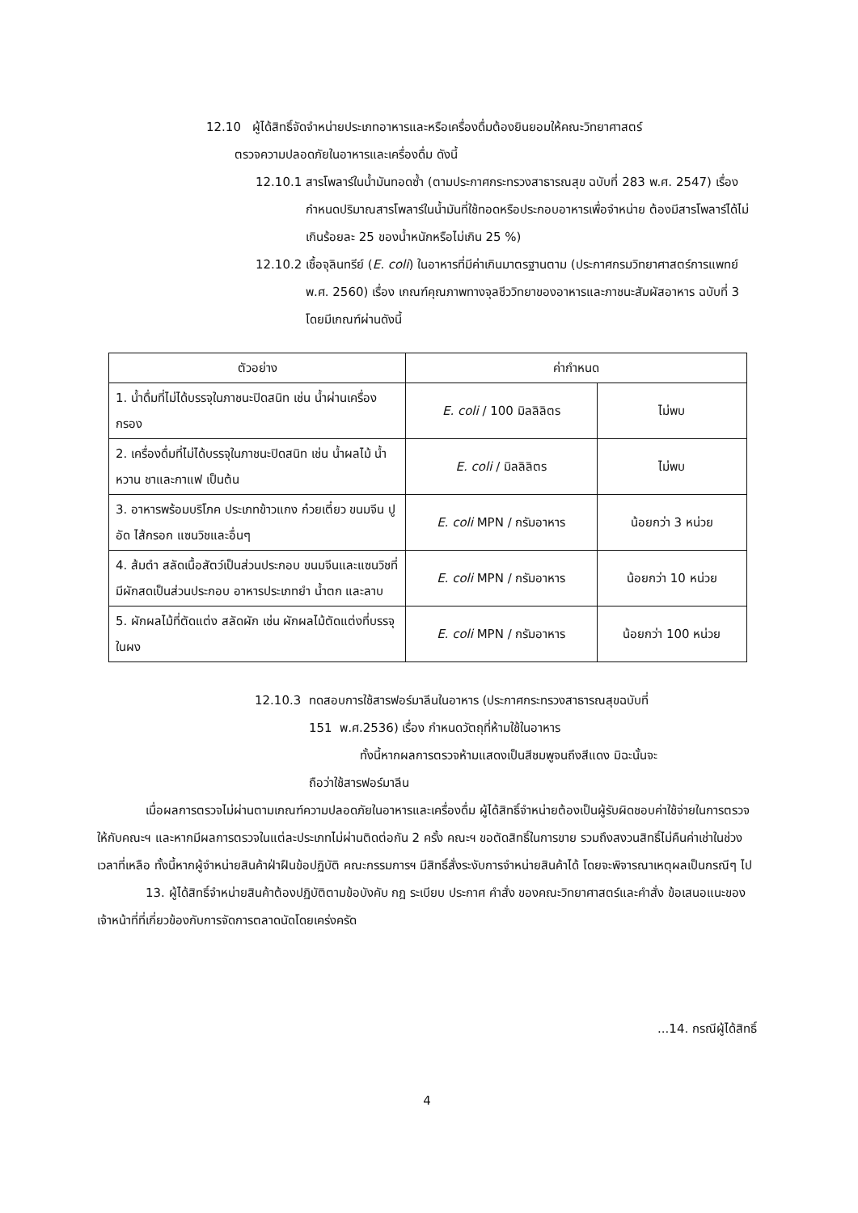12.10 ผู้ได้สิทธิ์จัดจำหน่ายประเภทอาหารและหรือเครื่องดื่มต้องยินยอมให้คณะวิทยาศาสตร์
ตรวจความปลอดภัยในอาหารและเครื่องดื่ม ดังนี้
12.10.1 สารโพลาร์ในน้ำมันทอดซ้ำ (ตามประกาศกระทรวงสาธารณสุข ฉบับที่ 283 พ.ศ. 2547) เรื่องกำหนดปริมาณสารโพลาร์ในน้ำมันที่ใช้ทอดหรือประกอบอาหารเพื่อจำหน่าย ต้องมีสารโพลาร์ได้ไม่เกินร้อยละ 25 ของน้ำหนักหรือไม่เกิน 25 %)
12.10.2 เชื้อจุลินทรีย์ (E. coli) ในอาหารที่มีค่าเกินมาตรฐานตาม (ประกาศกรมวิทยาศาสตร์การแพทย์ พ.ศ. 2560) เรื่อง เกณฑ์คุณภาพทางจุลชีววิทยาของอาหารและภาชนะสัมผัสอาหาร ฉบับที่ 3 โดยมีเกณฑ์ผ่านดังนี้
| ตัวอย่าง | ค่ากำหนด | |
| --- | --- | --- |
| 1. น้ำดื่มที่ไม่ได้บรรจุในภาชนะปิดสนิท เช่น น้ำผ่านเครื่องกรอง | E. coli / 100 มิลลิลิตร | ไม่พบ |
| 2. เครื่องดื่มที่ไม่ได้บรรจุในภาชนะปิดสนิท เช่น น้ำผลไม้ น้ำหวาน ชาและกาแฟ เป็นต้น | E. coli / มิลลิลิตร | ไม่พบ |
| 3. อาหารพร้อมบริโภค ประเภทข้าวแกง ก๋วยเตี๋ยว ขนมจีน ปูอัด ไส้กรอก แซนวิชและอื่นๆ | E. coli MPN / กรัมอาหาร | น้อยกว่า 3 หน่วย |
| 4. ส้มตำ สลัดเนื้อสัตว์เป็นส่วนประกอบ ขนมจีนและแซนวิชที่มีผักสดเป็นส่วนประกอบ อาหารประเภทยำ น้ำตก และลาบ | E. coli MPN / กรัมอาหาร | น้อยกว่า 10 หน่วย |
| 5. ผักผลไม้ที่ตัดแต่ง สลัดผัก เช่น ผักผลไม้ตัดแต่งที่บรรจุในผง | E. coli MPN / กรัมอาหาร | น้อยกว่า 100 หน่วย |
12.10.3 ทดสอบการใช้สารฟอร์มาลีนในอาหาร (ประกาศกระทรวงสาธารณสุขฉบับที่
151 พ.ศ.2536) เรื่อง กำหนดวัตถุที่ห้ามใช้ในอาหาร
ทั้งนี้หากผลการตรวจห้ามแสดงเป็นสีชมพูจนถึงสีแดง มิฉะนั้นจะ
ถือว่าใช้สารฟอร์มาลีน
เมื่อผลการตรวจไม่ผ่านตามเกณฑ์ความปลอดภัยในอาหารและเครื่องดื่ม ผู้ได้สิทธิ์จำหน่ายต้องเป็นผู้รับผิดชอบค่าใช้จ่ายในการตรวจให้กับคณะฯ และหากมีผลการตรวจในแต่ละประเภทไม่ผ่านติดต่อกัน 2 ครั้ง คณะฯ ขอตัดสิทธิ์ในการขาย รวมถึงสงวนสิทธิ์ไม่คืนค่าเช่าในช่วงเวลาที่เหลือ ทั้งนี้หากผู้จำหน่ายสินค้าฝ่าฝืนข้อปฏิบัติ คณะกรรมการฯ มีสิทธิ์สั่งระงับการจำหน่ายสินค้าได้ โดยจะพิจารณาเหตุผลเป็นกรณีๆ ไป
13. ผู้ได้สิทธิ์จำหน่ายสินค้าต้องปฏิบัติตามข้อบังคับ กฎ ระเบียบ ประกาศ คำสั่ง ของคณะวิทยาศาสตร์และคำสั่ง ข้อเสนอแนะของเจ้าหน้าที่ที่เกี่ยวข้องกับการจัดการตลาดนัดโดยเคร่งครัด
...14. กรณีผู้ได้สิทธิ์
4